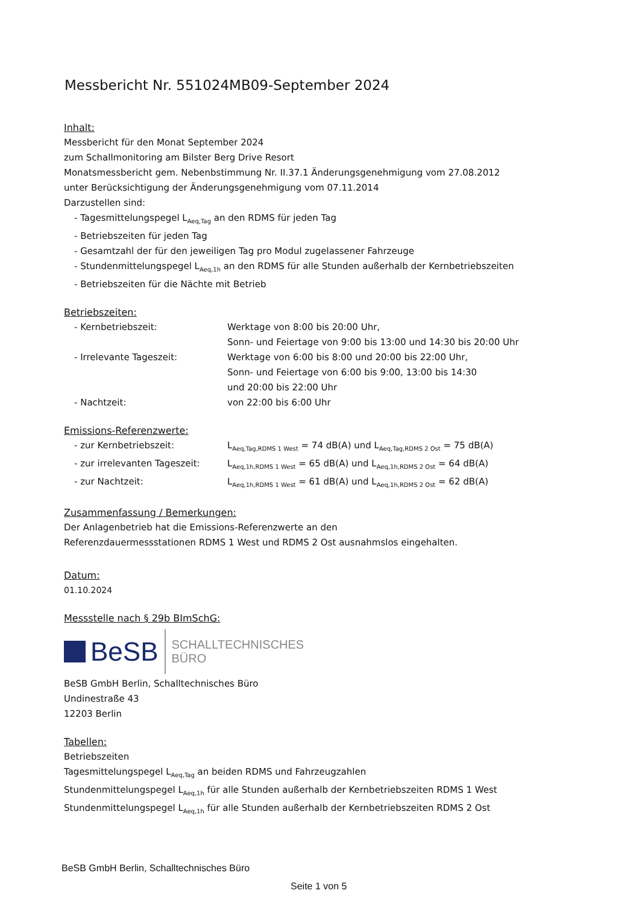Messbericht Nr. 551024MB09-September 2024
Inhalt:
Messbericht für den Monat September 2024
zum Schallmonitoring am Bilster Berg Drive Resort
Monatsmessbericht gem. Nebenbstimmung Nr. II.37.1 Änderungsgenehmigung vom 27.08.2012
unter Berücksichtigung der Änderungsgenehmigung vom 07.11.2014
Darzustellen sind:
- Tagesmittelungspegel L<sub>Aeq,Tag</sub> an den RDMS für jeden Tag
- Betriebszeiten für jeden Tag
- Gesamtzahl der für den jeweiligen Tag pro Modul zugelassener Fahrzeuge
- Stundenmittelungspegel L<sub>Aeq,1h</sub> an den RDMS für alle Stunden außerhalb der Kernbetriebszeiten
- Betriebszeiten für die Nächte mit Betrieb
Betriebszeiten:
- Kernbetriebszeit: Werktage von 8:00 bis 20:00 Uhr,
Sonn- und Feiertage von 9:00 bis 13:00 und 14:30 bis 20:00 Uhr
- Irrelevante Tageszeit: Werktage von 6:00 bis 8:00 und 20:00 bis 22:00 Uhr,
Sonn- und Feiertage von 6:00 bis 9:00, 13:00 bis 14:30
und 20:00 bis 22:00 Uhr
- Nachtzeit: von 22:00 bis 6:00 Uhr
Emissions-Referenzwerte:
- zur Kernbetriebszeit: L<sub>Aeq,Tag,RDMS 1 West</sub> = 74 dB(A) und L<sub>Aeq,Tag,RDMS 2 Ost</sub> = 75 dB(A)
- zur irrelevanten Tageszeit:
L<sub>Aeq,1h,RDMS 1 West</sub> = 65 dB(A) und L<sub>Aeq,1h,RDMS 2 Ost</sub> = 64 dB(A)
- zur Nachtzeit: L<sub>Aeq,1h,RDMS 1 West</sub> = 61 dB(A) und L<sub>Aeq,1h,RDMS 2 Ost</sub> = 62 dB(A)
Zusammenfassung / Bemerkungen:
Der Anlagenbetrieb hat die Emissions-Referenzwerte an den
Referenzdauermessstationen RDMS 1 West und RDMS 2 Ost ausnahmslos eingehalten.
Datum:
01.10.2024
Messstelle nach § 29b BImSchG:
BeSB
SCHALLTECHNISCHES
BÜRO
BeSB GmbH Berlin, Schalltechnisches Büro
Undinestraße 43
12203 Berlin
Tabellen:
Betriebszeiten
Tagesmittelungspegel L<sub>Aeq,Tag</sub> an beiden RDMS und Fahrzeugzahlen
Stundenmittelungspegel L<sub>Aeq,1h</sub> für alle Stunden außerhalb der Kernbetriebszeiten RDMS 1 West
Stundenmittelungspegel L<sub>Aeq,1h</sub> für alle Stunden außerhalb der Kernbetriebszeiten RDMS 2 Ost
BeSB GmbH Berlin, Schalltechnisches Büro
Seite 1 von 5